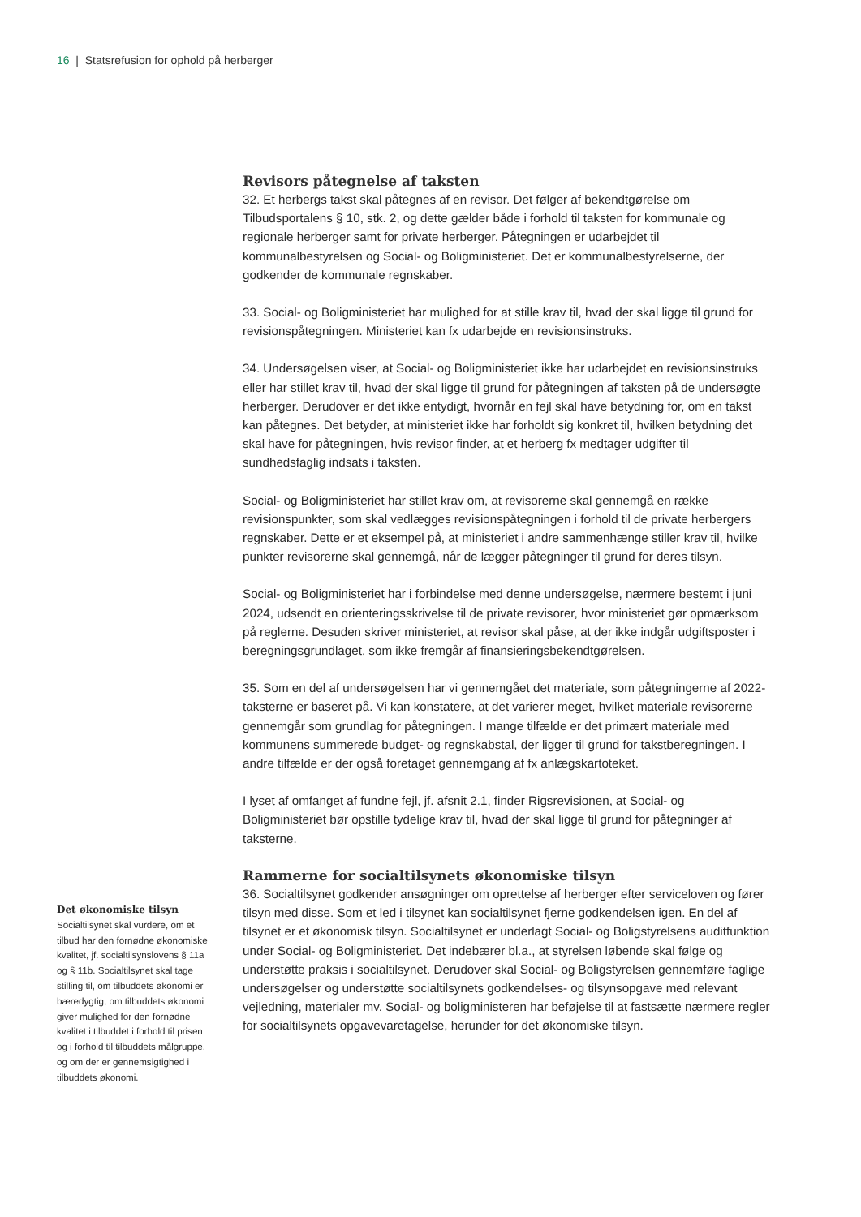16 | Statsrefusion for ophold på herberger
Revisors påtegnelse af taksten
32. Et herbergs takst skal påtegnes af en revisor. Det følger af bekendtgørelse om Tilbudsportalens § 10, stk. 2, og dette gælder både i forhold til taksten for kommunale og regionale herberger samt for private herberger. Påtegningen er udarbejdet til kommunalbestyrelsen og Social- og Boligministeriet. Det er kommunalbestyrelserne, der godkender de kommunale regnskaber.
33. Social- og Boligministeriet har mulighed for at stille krav til, hvad der skal ligge til grund for revisionspåtegningen. Ministeriet kan fx udarbejde en revisionsinstruks.
34. Undersøgelsen viser, at Social- og Boligministeriet ikke har udarbejdet en revisionsinstruks eller har stillet krav til, hvad der skal ligge til grund for påtegningen af taksten på de undersøgte herberger. Derudover er det ikke entydigt, hvornår en fejl skal have betydning for, om en takst kan påtegnes. Det betyder, at ministeriet ikke har forholdt sig konkret til, hvilken betydning det skal have for påtegningen, hvis revisor finder, at et herberg fx medtager udgifter til sundhedsfaglig indsats i taksten.
Social- og Boligministeriet har stillet krav om, at revisorerne skal gennemgå en række revisionspunkter, som skal vedlægges revisionspåtegningen i forhold til de private herbergers regnskaber. Dette er et eksempel på, at ministeriet i andre sammenhænge stiller krav til, hvilke punkter revisorerne skal gennemgå, når de lægger påtegninger til grund for deres tilsyn.
Social- og Boligministeriet har i forbindelse med denne undersøgelse, nærmere bestemt i juni 2024, udsendt en orienteringsskrivelse til de private revisorer, hvor ministeriet gør opmærksom på reglerne. Desuden skriver ministeriet, at revisor skal påse, at der ikke indgår udgiftsposter i beregningsgrundlaget, som ikke fremgår af finansieringsbekendtgørelsen.
35. Som en del af undersøgelsen har vi gennemgået det materiale, som påtegningerne af 2022-taksterne er baseret på. Vi kan konstatere, at det varierer meget, hvilket materiale revisorerne gennemgår som grundlag for påtegningen. I mange tilfælde er det primært materiale med kommunens summerede budget- og regnskabstal, der ligger til grund for takstberegningen. I andre tilfælde er der også foretaget gennemgang af fx anlægskartoteket.
I lyset af omfanget af fundne fejl, jf. afsnit 2.1, finder Rigsrevisionen, at Social- og Boligministeriet bør opstille tydelige krav til, hvad der skal ligge til grund for påtegninger af taksterne.
Rammerne for socialtilsynets økonomiske tilsyn
36. Socialtilsynet godkender ansøgninger om oprettelse af herberger efter serviceloven og fører tilsyn med disse. Som et led i tilsynet kan socialtilsynet fjerne godkendelsen igen. En del af tilsynet er et økonomisk tilsyn. Socialtilsynet er underlagt Social- og Boligstyrelsens auditfunktion under Social- og Boligministeriet. Det indebærer bl.a., at styrelsen løbende skal følge og understøtte praksis i socialtilsynet. Derudover skal Social- og Boligstyrelsen gennemføre faglige undersøgelser og understøtte socialtilsynets godkendelses- og tilsynsopgave med relevant vejledning, materialer mv. Social- og boligministeren har beføjelse til at fastsætte nærmere regler for socialtilsynets opgavevaretagelse, herunder for det økonomiske tilsyn.
Det økonomiske tilsyn
Socialtilsynet skal vurdere, om et tilbud har den fornødne økonomiske kvalitet, jf. socialtilsynslovens § 11a og § 11b. Socialtilsynet skal tage stilling til, om tilbuddets økonomi er bæredygtig, om tilbuddets økonomi giver mulighed for den fornødne kvalitet i tilbuddet i forhold til prisen og i forhold til tilbuddets målgruppe, og om der er gennemsigtighed i tilbuddets økonomi.